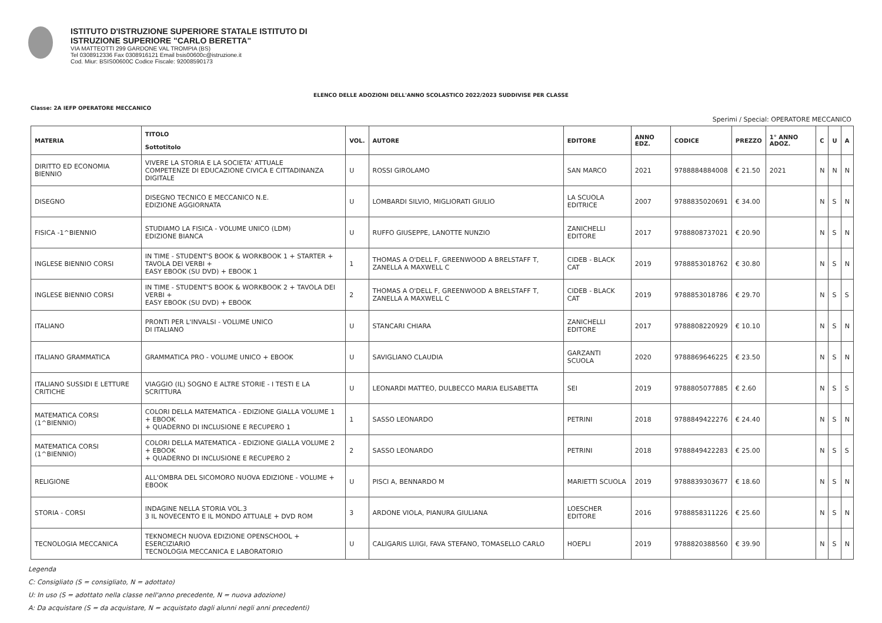ISTITUTO D'ISTRUZIONE SUPERIORE STATALE ISTITUTO DI
ISTRUZIONE SUPERIORE "CARLO BERETTA"
VIA MATTEOTTI 299 GARDONE VAL TROMPIA (BS)
Tel 0308912336 Fax 0308916121 Email bsis00600c@istruzione.it
Cod. Miur: BSIS00600C Codice Fiscale: 92008590173
ELENCO DELLE ADOZIONI DELL'ANNO SCOLASTICO 2022/2023 SUDDIVISE PER CLASSE
Classe: 2A IEFP OPERATORE MECCANICO
Sperimi / Special: OPERATORE MECCANICO
| MATERIA | TITOLO Sottotitolo | VOL. | AUTORE | EDITORE | ANNO EDZ. | CODICE | PREZZO | 1° ANNO ADOZ. | C | U | A |
| --- | --- | --- | --- | --- | --- | --- | --- | --- | --- | --- | --- |
| DIRITTO ED ECONOMIA BIENNIO | VIVERE LA STORIA E LA SOCIETA' ATTUALE COMPETENZE DI EDUCAZIONE CIVICA E CITTADINANZA DIGITALE | U | ROSSI GIROLAMO | SAN MARCO | 2021 | 9788884884008 | € 21.50 | 2021 | N | N | N |
| DISEGNO | DISEGNO TECNICO E MECCANICO N.E. EDIZIONE AGGIORNATA | U | LOMBARDI SILVIO, MIGLIORATI GIULIO | LA SCUOLA EDITRICE | 2007 | 9788835020691 | € 34.00 | | N | S | N |
| FISICA -1^BIENNIO | STUDIAMO LA FISICA - VOLUME UNICO (LDM) EDIZIONE BIANCA | U | RUFFO GIUSEPPE, LANOTTE NUNZIO | ZANICHELLI EDITORE | 2017 | 9788808737021 | € 20.90 | | N | S | N |
| INGLESE BIENNIO CORSI | IN TIME - STUDENT'S BOOK & WORKBOOK 1 + STARTER + TAVOLA DEI VERBI + EASY EBOOK (SU DVD) + EBOOK 1 | 1 | THOMAS A O'DELL F, GREENWOOD A BRELSTAFF T, ZANELLA A MAXWELL C | CIDEB - BLACK CAT | 2019 | 9788853018762 | € 30.80 | | N | S | N |
| INGLESE BIENNIO CORSI | IN TIME - STUDENT'S BOOK & WORKBOOK 2 + TAVOLA DEI VERBI + EASY EBOOK (SU DVD) + EBOOK | 2 | THOMAS A O'DELL F, GREENWOOD A BRELSTAFF T, ZANELLA A MAXWELL C | CIDEB - BLACK CAT | 2019 | 9788853018786 | € 29.70 | | N | S | S |
| ITALIANO | PRONTI PER L'INVALSI - VOLUME UNICO DI ITALIANO | U | STANCARI CHIARA | ZANICHELLI EDITORE | 2017 | 9788808220929 | € 10.10 | | N | S | N |
| ITALIANO GRAMMATICA | GRAMMATICA PRO - VOLUME UNICO + EBOOK | U | SAVIGLIANO CLAUDIA | GARZANTI SCUOLA | 2020 | 9788869646225 | € 23.50 | | N | S | N |
| ITALIANO SUSSIDI E LETTURE CRITICHE | VIAGGIO (IL) SOGNO E ALTRE STORIE - I TESTI E LA SCRITTURA | U | LEONARDI MATTEO, DULBECCO MARIA ELISABETTA | SEI | 2019 | 9788805077885 | € 2.60 | | N | S | S |
| MATEMATICA CORSI (1^BIENNIO) | COLORI DELLA MATEMATICA - EDIZIONE GIALLA VOLUME 1 + EBOOK + QUADERNO DI INCLUSIONE E RECUPERO 1 | 1 | SASSO LEONARDO | PETRINI | 2018 | 9788849422276 | € 24.40 | | N | S | N |
| MATEMATICA CORSI (1^BIENNIO) | COLORI DELLA MATEMATICA - EDIZIONE GIALLA VOLUME 2 + EBOOK + QUADERNO DI INCLUSIONE E RECUPERO 2 | 2 | SASSO LEONARDO | PETRINI | 2018 | 9788849422283 | € 25.00 | | N | S | S |
| RELIGIONE | ALL'OMBRA DEL SICOMORO NUOVA EDIZIONE - VOLUME + EBOOK | U | PISCI A, BENNARDO M | MARIETTI SCUOLA | 2019 | 9788839303677 | € 18.60 | | N | S | N |
| STORIA - CORSI | INDAGINE NELLA STORIA VOL.3 3 IL NOVECENTO E IL MONDO ATTUALE + DVD ROM | 3 | ARDONE VIOLA, PIANURA GIULIANA | LOESCHER EDITORE | 2016 | 9788858311226 | € 25.60 | | N | S | N |
| TECNOLOGIA MECCANICA | TEKNOMECH NUOVA EDIZIONE OPENSCHOOL + ESERCIZIARIO TECNOLOGIA MECCANICA E LABORATORIO | U | CALIGARIS LUIGI, FAVA STEFANO, TOMASELLO CARLO | HOEPLI | 2019 | 9788820388560 | € 39.90 | | N | S | N |
Legenda
C: Consigliato (S = consigliato, N = adottato)
U: In uso (S = adottato nella classe nell'anno precedente, N = nuova adozione)
A: Da acquistare (S = da acquistare, N = acquistato dagli alunni negli anni precedenti)